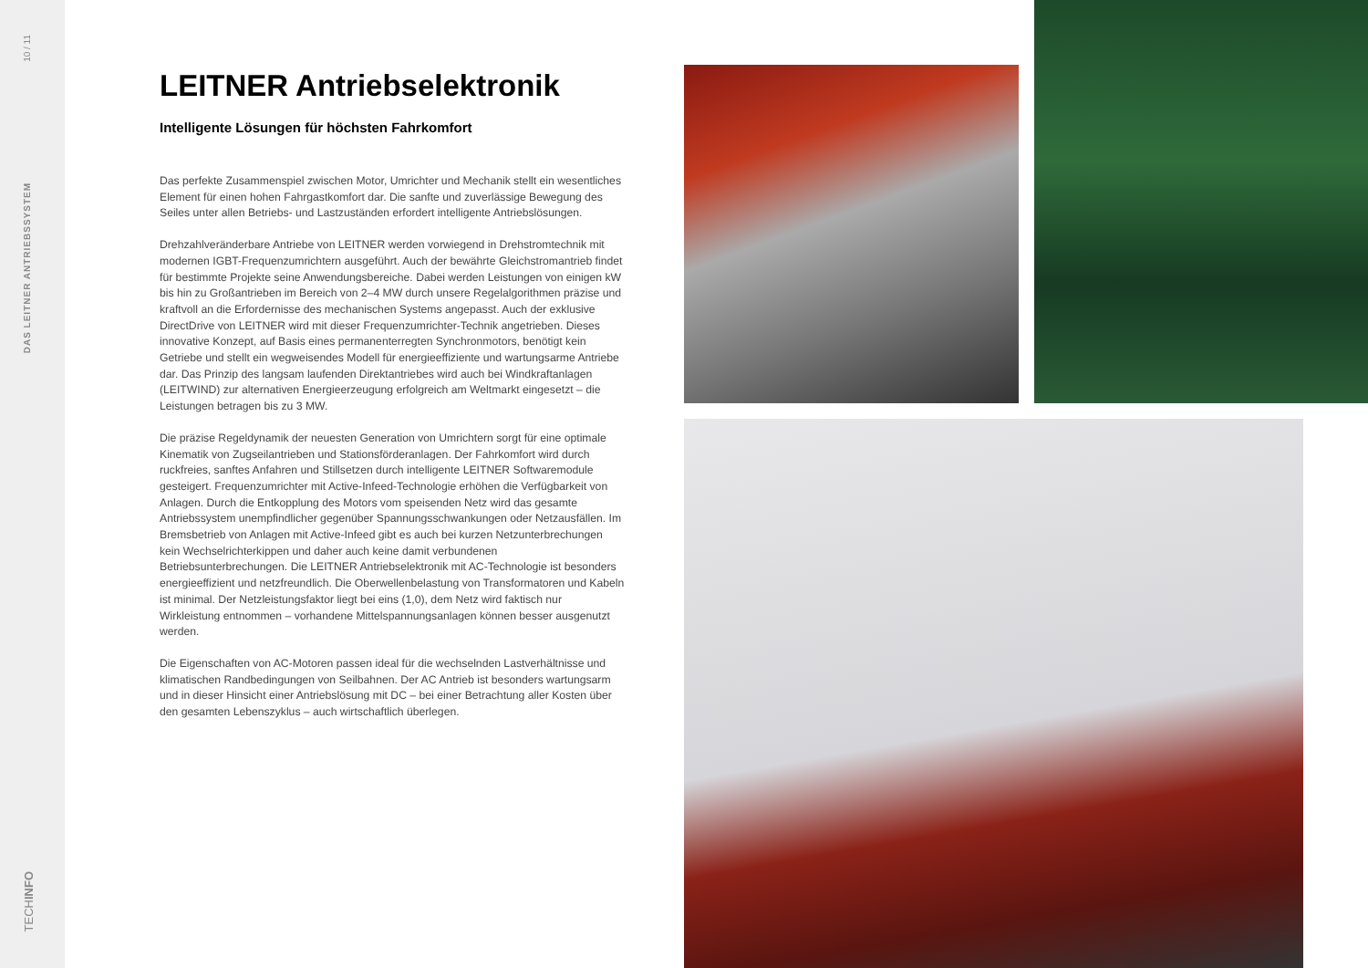10 / 11
DAS LEITNER ANTRIEBSSYSTEM
TECHINFO
LEITNER Antriebselektronik
Intelligente Lösungen für höchsten Fahrkomfort
Das perfekte Zusammenspiel zwischen Motor, Umrichter und Mechanik stellt ein wesentliches Element für einen hohen Fahrgastkomfort dar. Die sanfte und zuverlässige Bewegung des Seiles unter allen Betriebs- und Lastzuständen erfordert intelligente Antriebslösungen.
Drehzahlveränderbare Antriebe von LEITNER werden vorwiegend in Drehstromtechnik mit modernen IGBT-Frequenzumrichtern ausgeführt. Auch der bewährte Gleichstromantrieb findet für bestimmte Projekte seine Anwendungsbereiche. Dabei werden Leistungen von einigen kW bis hin zu Großantrieben im Bereich von 2–4 MW durch unsere Regelalgorithmen präzise und kraftvoll an die Erfordernisse des mechanischen Systems angepasst. Auch der exklusive DirectDrive von LEITNER wird mit dieser Frequenzumrichter-Technik angetrieben. Dieses innovative Konzept, auf Basis eines permanenterregten Synchronmotors, benötigt kein Getriebe und stellt ein wegweisendes Modell für energieeffiziente und wartungsarme Antriebe dar. Das Prinzip des langsam laufenden Direktantriebes wird auch bei Windkraftanlagen (LEITWIND) zur alternativen Energieerzeugung erfolgreich am Weltmarkt eingesetzt – die Leistungen betragen bis zu 3 MW.
Die präzise Regeldynamik der neuesten Generation von Umrichtern sorgt für eine optimale Kinematik von Zugseilantrieben und Stationsförderanlagen. Der Fahrkomfort wird durch ruckfreies, sanftes Anfahren und Stillsetzen durch intelligente LEITNER Softwaremodule gesteigert. Frequenzumrichter mit Active-Infeed-Technologie erhöhen die Verfügbarkeit von Anlagen. Durch die Entkopplung des Motors vom speisenden Netz wird das gesamte Antriebssystem unempfindlicher gegenüber Spannungsschwankungen oder Netzausfällen. Im Bremsbetrieb von Anlagen mit Active-Infeed gibt es auch bei kurzen Netzunterbrechungen kein Wechselrichterkippen und daher auch keine damit verbundenen Betriebsunterbrechungen. Die LEITNER Antriebselektronik mit AC-Technologie ist besonders energieeffizient und netzfreundlich. Die Oberwellenbelastung von Transformatoren und Kabeln ist minimal. Der Netzleistungsfaktor liegt bei eins (1,0), dem Netz wird faktisch nur Wirkleistung entnommen – vorhandene Mittelspannungsanlagen können besser ausgenutzt werden.
Die Eigenschaften von AC-Motoren passen ideal für die wechselnden Lastverhältnisse und klimatischen Randbedingungen von Seilbahnen. Der AC Antrieb ist besonders wartungsarm und in dieser Hinsicht einer Antriebslösung mit DC – bei einer Betrachtung aller Kosten über den gesamten Lebenszyklus – auch wirtschaftlich überlegen.